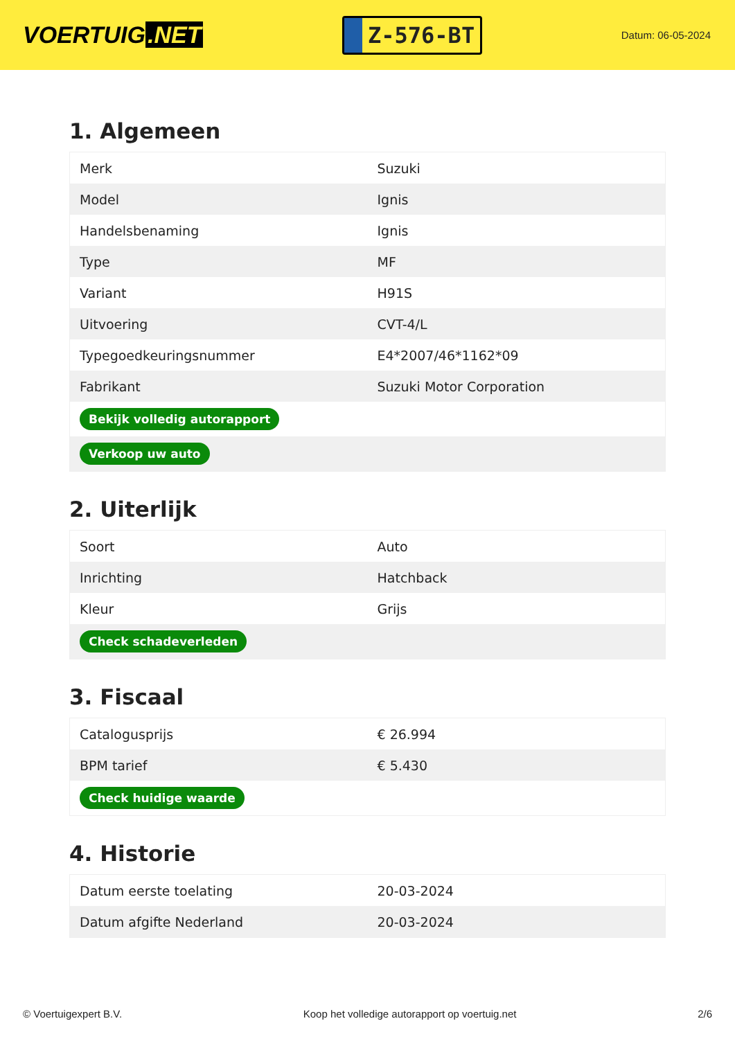VOERTUIG.NET
Z-576-BT
Datum: 06-05-2024
1. Algemeen
| Merk | Suzuki |
| Model | Ignis |
| Handelsbenaming | Ignis |
| Type | MF |
| Variant | H91S |
| Uitvoering | CVT-4/L |
| Typegoedkeuringsnummer | E4*2007/46*1162*09 |
| Fabrikant | Suzuki Motor Corporation |
| Bekijk volledig autorapport | |
| Verkoop uw auto | |
2. Uiterlijk
| Soort | Auto |
| Inrichting | Hatchback |
| Kleur | Grijs |
| Check schadeverleden | |
3. Fiscaal
| Catalogusprijs | € 26.994 |
| BPM tarief | € 5.430 |
| Check huidige waarde | |
4. Historie
| Datum eerste toelating | 20-03-2024 |
| Datum afgifte Nederland | 20-03-2024 |
© Voertuigexpert B.V. Koop het volledige autorapport op voertuig.net 2/6